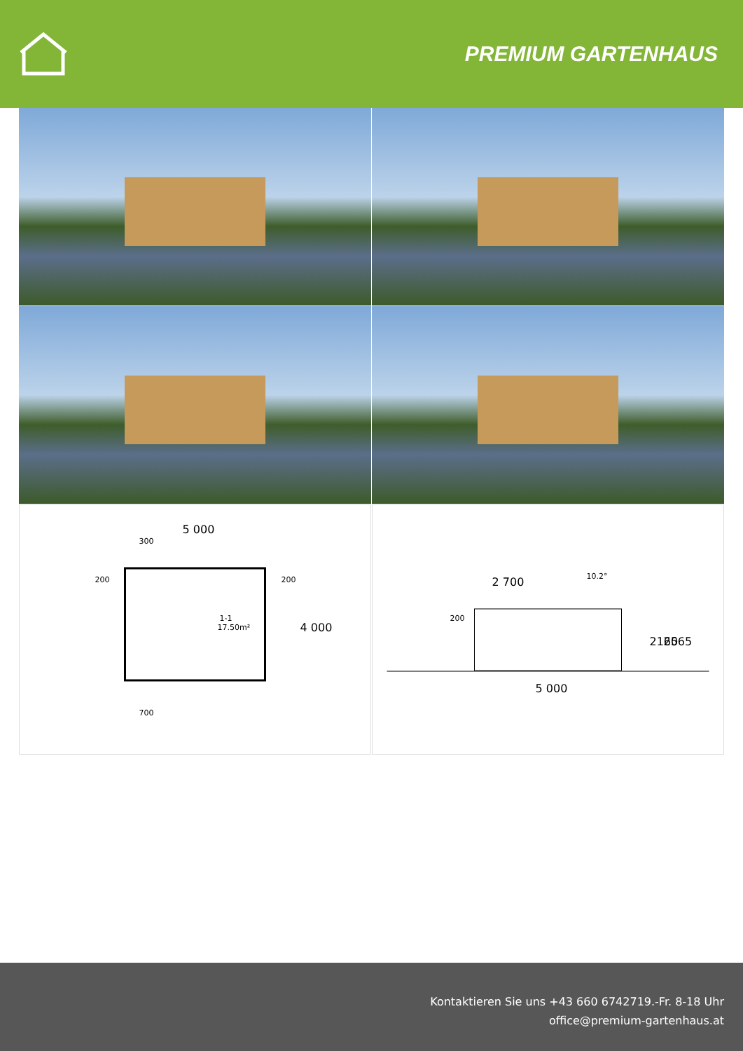PREMIUM GARTENHAUS
5 000
200
200
300
700
1-1
17.50m²
4 000
2 700
10.2°
200
2160
2565
5 000
Kontaktieren Sie uns +43 660 6742719.-Fr. 8-18 Uhr
office@premium-gartenhaus.at